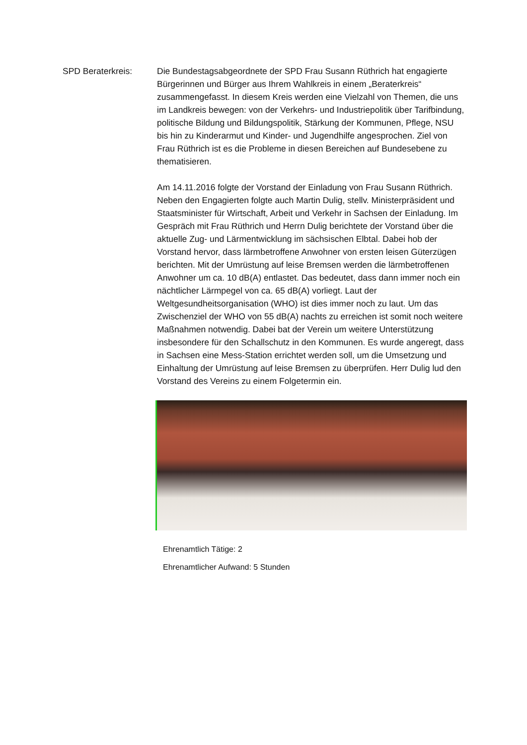SPD Beraterkreis: Die Bundestagsabgeordnete der SPD Frau Susann Rüthrich hat engagierte Bürgerinnen und Bürger aus Ihrem Wahlkreis in einem „Beraterkreis“ zusammengefasst. In diesem Kreis werden eine Vielzahl von Themen, die uns im Landkreis bewegen: von der Verkehrs- und Industriepolitik über Tarifbindung, politische Bildung und Bildungspolitik, Stärkung der Kommunen, Pflege, NSU bis hin zu Kinderarmut und Kinder- und Jugendhilfe angesprochen. Ziel von Frau Rüthrich ist es die Probleme in diesen Bereichen auf Bundesebene zu thematisieren.
Am 14.11.2016 folgte der Vorstand der Einladung von Frau Susann Rüthrich. Neben den Engagierten folgte auch Martin Dulig, stellv. Ministerpräsident und Staatsminister für Wirtschaft, Arbeit und Verkehr in Sachsen der Einladung. Im Gespräch mit Frau Rüthrich und Herrn Dulig berichtete der Vorstand über die aktuelle Zug- und Lärmentwicklung im sächsischen Elbtal. Dabei hob der Vorstand hervor, dass lärmbetroffene Anwohner von ersten leisen Güterzügen berichten. Mit der Umrüstung auf leise Bremsen werden die lärmbetroffenen Anwohner um ca. 10 dB(A) entlastet. Das bedeutet, dass dann immer noch ein nächtlicher Lärmpegel von ca. 65 dB(A) vorliegt. Laut der Weltgesundheitsorganisation (WHO) ist dies immer noch zu laut. Um das Zwischenziel der WHO von 55 dB(A) nachts zu erreichen ist somit noch weitere Maßnahmen notwendig. Dabei bat der Verein um weitere Unterstützung insbesondere für den Schallschutz in den Kommunen. Es wurde angeregt, dass in Sachsen eine Mess-Station errichtet werden soll, um die Umsetzung und Einhaltung der Umrüstung auf leise Bremsen zu überprüfen. Herr Dulig lud den Vorstand des Vereins zu einem Folgetermin ein.
Ehrenamtlich Tätige: 2
Ehrenamtlicher Aufwand: 5 Stunden